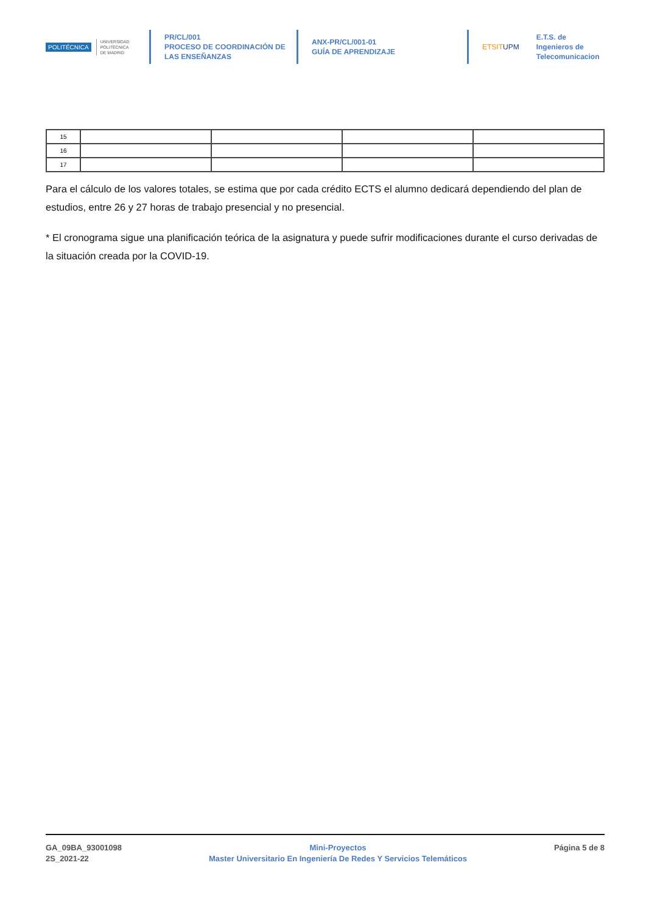POLITÉCNICA UNIVERSIDAD
POLITÉCNICA
DE MADRID
PR/CL/001
PROCESO DE COORDINACIÓN DE
LAS ENSEÑANZAS
ANX-PR/CL/001-01
GUÍA DE APRENDIZAJE
ETSITUPM E.T.S. de Ingenieros de
Telecomunicacion
| 15 | | | | |
| 16 | | | | |
| 17 | | | | |
Para el cálculo de los valores totales, se estima que por cada crédito ECTS el alumno dedicará dependiendo del plan de estudios, entre 26 y 27 horas de trabajo presencial y no presencial.
* El cronograma sigue una planificación teórica de la asignatura y puede sufrir modificaciones durante el curso derivadas de la situación creada por la COVID-19.
GA_09BA_93001098
2S_2021-22
Mini-Proyectos
Master Universitario En Ingeniería De Redes Y Servicios Telemáticos
Página 5 de 8